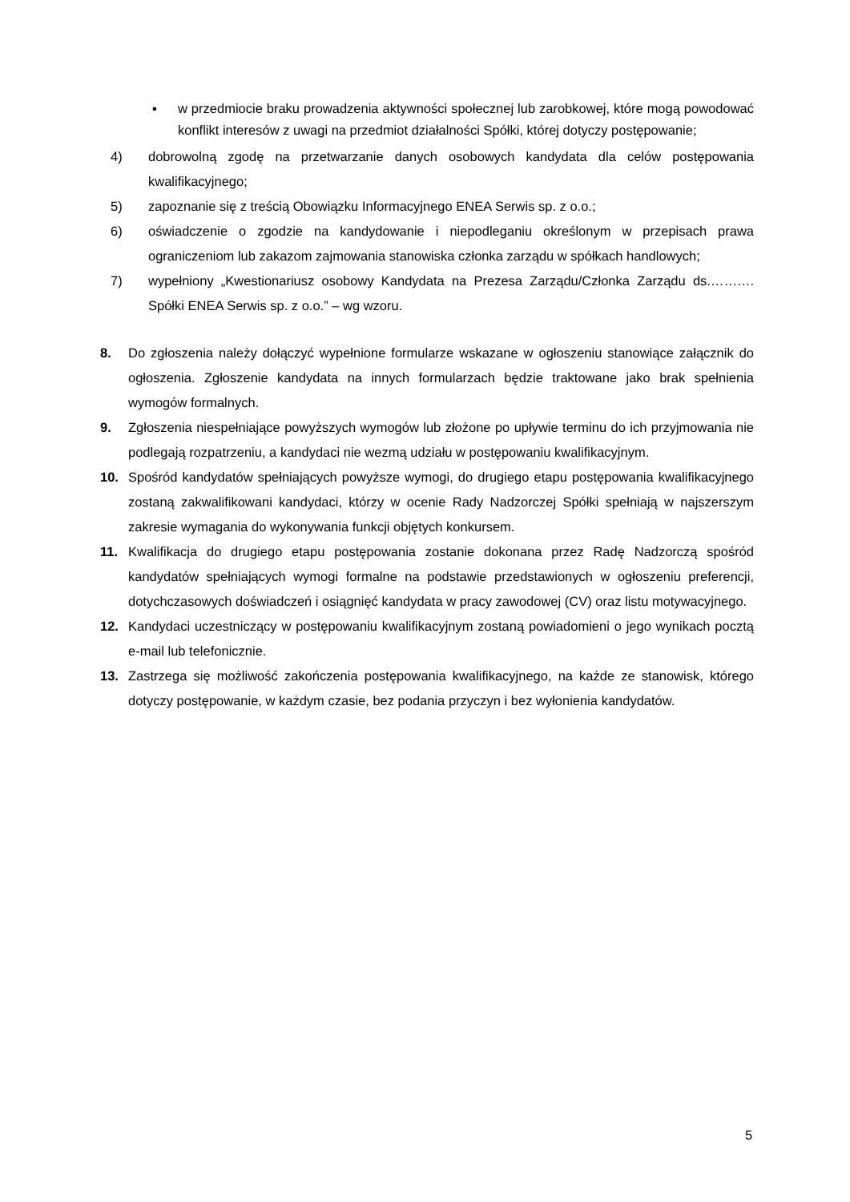▪ w przedmiocie braku prowadzenia aktywności społecznej lub zarobkowej, które mogą powodować konflikt interesów z uwagi na przedmiot działalności Spółki, której dotyczy postępowanie;
4) dobrowolną zgodę na przetwarzanie danych osobowych kandydata dla celów postępowania kwalifikacyjnego;
5) zapoznanie się z treścią Obowiązku Informacyjnego ENEA Serwis sp. z o.o.;
6) oświadczenie o zgodzie na kandydowanie i niepodleganiu określonym w przepisach prawa ograniczeniom lub zakazom zajmowania stanowiska członka zarządu w spółkach handlowych;
7) wypełniony „Kwestionariusz osobowy Kandydata na Prezesa Zarządu/Członka Zarządu ds.………. Spółki ENEA Serwis sp. z o.o.” – wg wzoru.
8. Do zgłoszenia należy dołączyć wypełnione formularze wskazane w ogłoszeniu stanowiące załącznik do ogłoszenia. Zgłoszenie kandydata na innych formularzach będzie traktowane jako brak spełnienia wymogów formalnych.
9. Zgłoszenia niespełniające powyższych wymogów lub złożone po upływie terminu do ich przyjmowania nie podlegają rozpatrzeniu, a kandydaci nie wezmą udziału w postępowaniu kwalifikacyjnym.
10. Spośród kandydatów spełniających powyższe wymogi, do drugiego etapu postępowania kwalifikacyjnego zostaną zakwalifikowani kandydaci, którzy w ocenie Rady Nadzorczej Spółki spełniają w najszerszym zakresie wymagania do wykonywania funkcji objętych konkursem.
11. Kwalifikacja do drugiego etapu postępowania zostanie dokonana przez Radę Nadzorczą spośród kandydatów spełniających wymogi formalne na podstawie przedstawionych w ogłoszeniu preferencji, dotychczasowych doświadczeń i osiągnięć kandydata w pracy zawodowej (CV) oraz listu motywacyjnego.
12. Kandydaci uczestniczący w postępowaniu kwalifikacyjnym zostaną powiadomieni o jego wynikach pocztą e-mail lub telefonicznie.
13. Zastrzega się możliwość zakończenia postępowania kwalifikacyjnego, na każde ze stanowisk, którego dotyczy postępowanie, w każdym czasie, bez podania przyczyn i bez wyłonienia kandydatów.
5